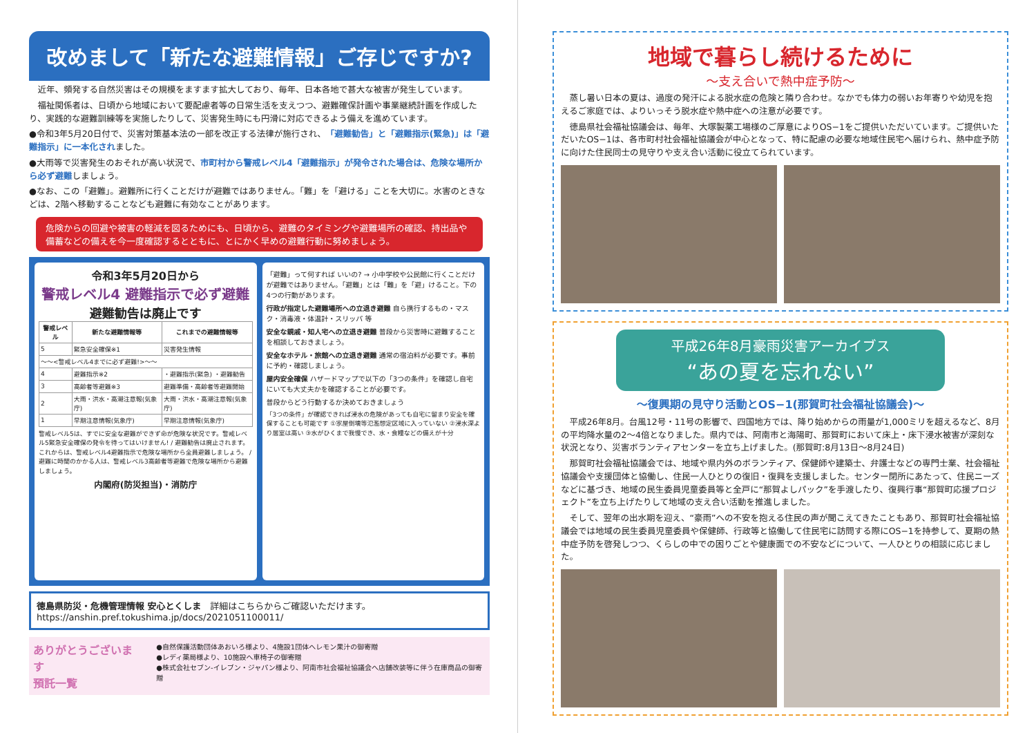改めまして「新たな避難情報」ご存じですか?
　近年、頻発する自然災害はその規模をますます拡大しており、毎年、日本各地で甚大な被害が発生しています。
　福祉関係者は、日頃から地域において要配慮者等の日常生活を支えつつ、避難確保計画や事業継続計画を作成したり、実践的な避難訓練等を実施したりして、災害発生時にも円滑に対応できるよう備えを進めています。
●令和3年5月20日付で、災害対策基本法の一部を改正する法律が施行され、「避難勧告」と「避難指示(緊急)」は「避難指示」に一本化されました。
●大雨等で災害発生のおそれが高い状況で、市町村から警戒レベル4「避難指示」が発令された場合は、危険な場所から必ず避難しましょう。
●なお、この「避難」。避難所に行くことだけが避難ではありません。「難」を「避ける」ことを大切に。水害のときなどは、2階へ移動することなども避難に有効なことがあります。
危険からの回避や被害の軽減を図るためにも、日頃から、避難のタイミングや避難場所の確認、持出品や備蓄などの備えを今一度確認するとともに、とにかく早めの避難行動に努めましょう。
令和3年5月20日から
警戒レベル4 避難指示で必ず避難
避難勧告は廃止です
| 警戒レベル | 新たな避難情報等 | これまでの避難情報等 |
| --- | --- | --- |
| 5 | 緊急安全確保※1 | 災害発生情報 |
| 〜〜<警戒レベル4までに必ず避難!>〜〜 | | |
| 4 | 避難指示※2 | ・避難指示(緊急) ・避難勧告 |
| 3 | 高齢者等避難※3 | 避難準備・高齢者等避難開始 |
| 2 | 大雨・洪水・高潮注意報(気象庁) | 大雨・洪水・高潮注意報(気象庁) |
| 1 | 早期注意情報(気象庁) | 早期注意情報(気象庁) |
警戒レベル5は、すでに安全な避難ができず命が危険な状況です。警戒レベル5緊急安全確保の発令を待ってはいけません! / 避難勧告は廃止されます。これからは、警戒レベル4避難指示で危険な場所から全員避難しましょう。 / 避難に時間のかかる人は、警戒レベル3高齢者等避難で危険な場所から避難しましょう。
内閣府(防災担当)・消防庁
「避難」って何すれば いいの? → 小中学校や公民館に行くことだけが避難ではありません。「避難」とは「難」を「避」けること。下の4つの行動があります。
行政が指定した避難場所への立退き避難 自ら携行するもの・マスク・消毒液・体温計・スリッパ 等
安全な親戚・知人宅への立退き避難 普段から災害時に避難することを相談しておきましょう。
安全なホテル・旅館への立退き避難 通常の宿泊料が必要です。事前に予約・確認しましょう。
屋内安全確保 ハザードマップで以下の「3つの条件」を確認し自宅にいても大丈夫かを確認することが必要です。
普段からどう行動するか決めておきましょう
「3つの条件」が確認できれば浸水の危険があっても自宅に留まり安全を確保することも可能です ①家屋倒壊等氾濫想定区域に入っていない ②浸水深より居室は高い ③水がひくまで我慢でき、水・食糧などの備えが十分
徳島県防災・危機管理情報 安心とくしま　詳細はこちらからご確認いただけます。
https://anshin.pref.tokushima.jp/docs/2021051100011/
ありがとうございます
預託一覧
●自然保護活動団体あおいろ様より、4施設1団体へレモン果汁の御寄贈
●レディ薬局様より、10施設へ車椅子の御寄贈
●株式会社セブン-イレブン・ジャパン様より、阿南市社会福祉協議会へ店舗改装等に伴う在庫商品の御寄贈
地域で暮らし続けるために
〜支え合いで熱中症予防〜
　蒸し暑い日本の夏は、過度の発汗による脱水症の危険と隣り合わせ。なかでも体力の弱いお年寄りや幼児を抱えるご家庭では、よりいっそう脱水症や熱中症への注意が必要です。
　徳島県社会福祉協議会は、毎年、大塚製薬工場様のご厚意によりOS−1をご提供いただいています。ご提供いただいたOS−1は、各市町村社会福祉協議会が中心となって、特に配慮の必要な地域住民宅へ届けられ、熱中症予防に向けた住民同士の見守りや支え合い活動に役立てられています。
平成26年8月豪雨災害アーカイブス
“あの夏を忘れない”
〜復興期の見守り活動とOS−1(那賀町社会福祉協議会)〜
　平成26年8月。台風12号・11号の影響で、四国地方では、降り始めからの雨量が1,000ミリを超えるなど、8月の平均降水量の2〜4倍となりました。県内では、阿南市と海陽町、那賀町において床上・床下浸水被害が深刻な状況となり、災害ボランティアセンターを立ち上げました。(那賀町:8月13日〜8月24日)
　那賀町社会福祉協議会では、地域や県内外のボランティア、保健師や建築士、弁護士などの専門士業、社会福祉協議会や支援団体と協働し、住民一人ひとりの復旧・復興を支援しました。センター閉所にあたって、住民ニーズなどに基づき、地域の民生委員児童委員等と全戸に“那賀よしパック”を手渡したり、復興行事“那賀町応援プロジェクト”を立ち上げたりして地域の支え合い活動を推進しました。
　そして、翌年の出水期を迎え、“豪雨”への不安を抱える住民の声が聞こえてきたこともあり、那賀町社会福祉協議会では地域の民生委員児童委員や保健師、行政等と協働して住民宅に訪問する際にOS−1を持参して、夏期の熱中症予防を啓発しつつ、くらしの中での困りごとや健康面での不安などについて、一人ひとりの相談に応じました。